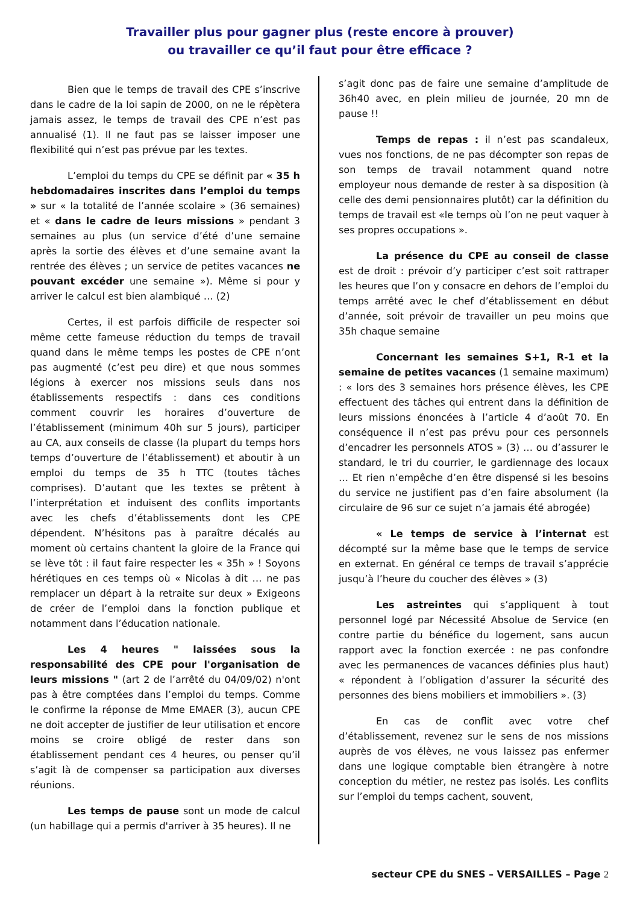Travailler plus pour gagner plus (reste encore à prouver)
ou travailler ce qu’il faut pour être efficace ?
Bien que le temps de travail des CPE s’inscrive dans le cadre de la loi sapin de 2000, on ne le répètera jamais assez, le temps de travail des CPE n’est pas annualisé (1). Il ne faut pas se laisser imposer une flexibilité qui n’est pas prévue par les textes.
L’emploi du temps du CPE se définit par « 35 h hebdomadaires inscrites dans l’emploi du temps » sur « la totalité de l’année scolaire » (36 semaines) et « dans le cadre de leurs missions » pendant 3 semaines au plus (un service d’été d’une semaine après la sortie des élèves et d’une semaine avant la rentrée des élèves ; un service de petites vacances ne pouvant excéder une semaine »). Même si pour y arriver le calcul est bien alambiqué … (2)
Certes, il est parfois difficile de respecter soi même cette fameuse réduction du temps de travail quand dans le même temps les postes de CPE n’ont pas augmenté (c’est peu dire) et que nous sommes légions à exercer nos missions seuls dans nos établissements respectifs : dans ces conditions comment couvrir les horaires d’ouverture de l’établissement (minimum 40h sur 5 jours), participer au CA, aux conseils de classe (la plupart du temps hors temps d’ouverture de l’établissement) et aboutir à un emploi du temps de 35 h TTC (toutes tâches comprises). D’autant que les textes se prêtent à l’interprétation et induisent des conflits importants avec les chefs d’établissements dont les CPE dépendent. N’hésitons pas à paraître décalés au moment où certains chantent la gloire de la France qui se lève tôt : il faut faire respecter les « 35h » ! Soyons hérétiques en ces temps où « Nicolas à dit … ne pas remplacer un départ à la retraite sur deux » Exigeons de créer de l’emploi dans la fonction publique et notamment dans l’éducation nationale.
Les 4 heures " laissées sous la responsabilité des CPE pour l'organisation de leurs missions " (art 2 de l’arrêté du 04/09/02) n'ont pas à être comptées dans l’emploi du temps. Comme le confirme la réponse de Mme EMAER (3), aucun CPE ne doit accepter de justifier de leur utilisation et encore moins se croire obligé de rester dans son établissement pendant ces 4 heures, ou penser qu’il s’agit là de compenser sa participation aux diverses réunions.
Les temps de pause sont un mode de calcul (un habillage qui a permis d'arriver à 35 heures). Il ne
s’agit donc pas de faire une semaine d’amplitude de 36h40 avec, en plein milieu de journée, 20 mn de pause !!
Temps de repas : il n’est pas scandaleux, vues nos fonctions, de ne pas décompter son repas de son temps de travail notamment quand notre employeur nous demande de rester à sa disposition (à celle des demi pensionnaires plutôt) car la définition du temps de travail est «le temps où l’on ne peut vaquer à ses propres occupations ».
La présence du CPE au conseil de classe est de droit : prévoir d’y participer c’est soit rattraper les heures que l’on y consacre en dehors de l’emploi du temps arrêté avec le chef d’établissement en début d’année, soit prévoir de travailler un peu moins que 35h chaque semaine
Concernant les semaines S+1, R-1 et la semaine de petites vacances (1 semaine maximum) : « lors des 3 semaines hors présence élèves, les CPE effectuent des tâches qui entrent dans la définition de leurs missions énoncées à l’article 4 d’août 70. En conséquence il n’est pas prévu pour ces personnels d’encadrer les personnels ATOS » (3) … ou d’assurer le standard, le tri du courrier, le gardiennage des locaux … Et rien n’empêche d’en être dispensé si les besoins du service ne justifient pas d’en faire absolument (la circulaire de 96 sur ce sujet n’a jamais été abrogée)
« Le temps de service à l’internat est décompté sur la même base que le temps de service en externat. En général ce temps de travail s’apprécie jusqu’à l’heure du coucher des élèves » (3)
Les astreintes qui s’appliquent à tout personnel logé par Nécessité Absolue de Service (en contre partie du bénéfice du logement, sans aucun rapport avec la fonction exercée : ne pas confondre avec les permanences de vacances définies plus haut) « répondent à l’obligation d’assurer la sécurité des personnes des biens mobiliers et immobiliers ». (3)
En cas de conflit avec votre chef d’établissement, revenez sur le sens de nos missions auprès de vos élèves, ne vous laissez pas enfermer dans une logique comptable bien étrangère à notre conception du métier, ne restez pas isolés. Les conflits sur l’emploi du temps cachent, souvent,
secteur CPE du SNES – VERSAILLES – Page 2